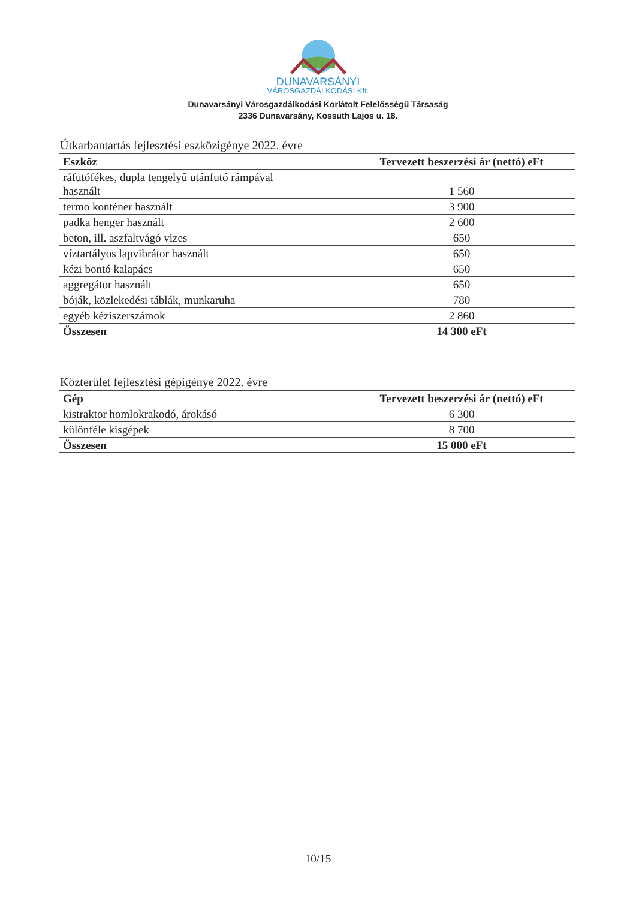DUNAVARSÁNYI
VÁROSGAZDÁLKODÁSI Kft.
Dunavarsányi Városgazdálkodási Korlátolt Felelősségű Társaság
2336 Dunavarsány, Kossuth Lajos u. 18.
Útkarbantartás fejlesztési eszközigénye 2022. évre
| Eszköz | Tervezett beszerzési ár (nettó) eFt |
| --- | --- |
| ráfutófékes, dupla tengelyű utánfutó rámpával használt | 1 560 |
| termo konténer használt | 3 900 |
| padka henger használt | 2 600 |
| beton, ill. aszfaltvágó vizes | 650 |
| víztartályos lapvibrátor használt | 650 |
| kézi bontó kalapács | 650 |
| aggregátor használt | 650 |
| bóják, közlekedési táblák, munkaruha | 780 |
| egyéb kéziszerszámok | 2 860 |
| Összesen | 14 300 eFt |
Közterület fejlesztési gépigénye 2022. évre
| Gép | Tervezett beszerzési ár (nettó) eFt |
| --- | --- |
| kistraktor homlokrakodó, árokásó | 6 300 |
| különféle kisgépek | 8 700 |
| Összesen | 15 000 eFt |
10/15